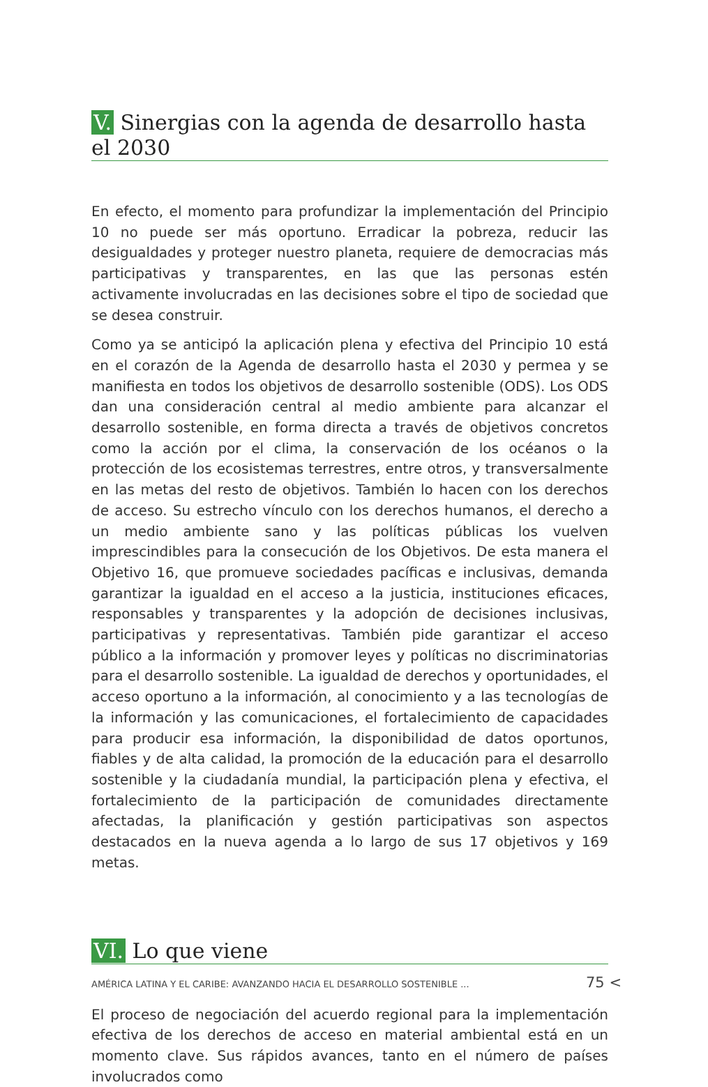V. Sinergias con la agenda de desarrollo hasta el 2030
En efecto, el momento para profundizar la implementación del Principio 10 no puede ser más oportuno. Erradicar la pobreza, reducir las desigualdades y proteger nuestro planeta, requiere de democracias más participativas y transparentes, en las que las personas estén activamente involucradas en las decisiones sobre el tipo de sociedad que se desea construir.
Como ya se anticipó la aplicación plena y efectiva del Principio 10 está en el corazón de la Agenda de desarrollo hasta el 2030 y permea y se manifiesta en todos los objetivos de desarrollo sostenible (ODS). Los ODS dan una consideración central al medio ambiente para alcanzar el desarrollo sostenible, en forma directa a través de objetivos concretos como la acción por el clima, la conservación de los océanos o la protección de los ecosistemas terrestres, entre otros, y transversalmente en las metas del resto de objetivos. También lo hacen con los derechos de acceso. Su estrecho vínculo con los derechos humanos, el derecho a un medio ambiente sano y las políticas públicas los vuelven imprescindibles para la consecución de los Objetivos. De esta manera el Objetivo 16, que promueve sociedades pacíficas e inclusivas, demanda garantizar la igualdad en el acceso a la justicia, instituciones eficaces, responsables y transparentes y la adopción de decisiones inclusivas, participativas y representativas. También pide garantizar el acceso público a la información y promover leyes y políticas no discriminatorias para el desarrollo sostenible. La igualdad de derechos y oportunidades, el acceso oportuno a la información, al conocimiento y a las tecnologías de la información y las comunicaciones, el fortalecimiento de capacidades para producir esa información, la disponibilidad de datos oportunos, fiables y de alta calidad, la promoción de la educación para el desarrollo sostenible y la ciudadanía mundial, la participación plena y efectiva, el fortalecimiento de la participación de comunidades directamente afectadas, la planificación y gestión participativas son aspectos destacados en la nueva agenda a lo largo de sus 17 objetivos y 169 metas.
VI. Lo que viene
El proceso de negociación del acuerdo regional para la implementación efectiva de los derechos de acceso en material ambiental está en un momento clave. Sus rápidos avances, tanto en el número de países involucrados como
AMÉRICA LATINA Y EL CARIBE: AVANZANDO HACIA EL DESARROLLO SOSTENIBLE ... 75 <